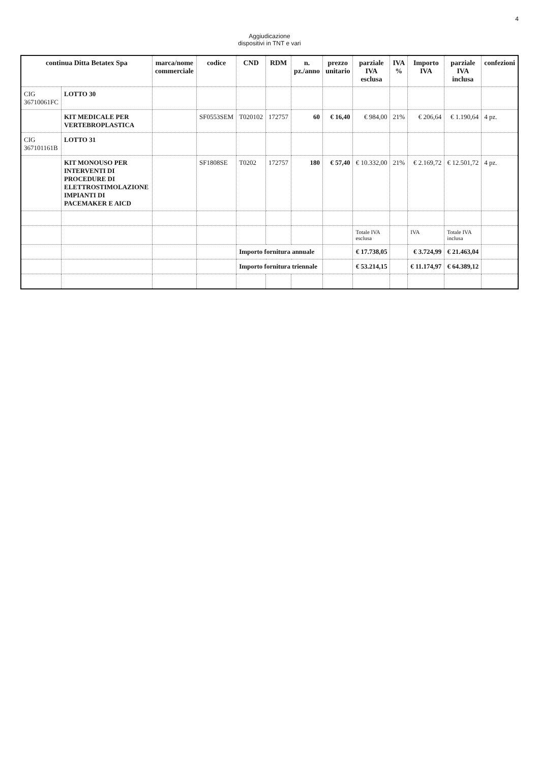4
Aggiudicazione
dispositivi in TNT e vari
| continua Ditta Betatex Spa | | marca/nome commerciale | codice | CND | RDM | n. pz./anno | prezzo unitario | parziale IVA esclusa | IVA % | Importo IVA | parziale IVA inclusa | confezioni |
| --- | --- | --- | --- | --- | --- | --- | --- | --- | --- | --- | --- | --- |
| CIG 36710061FC | LOTTO 30 | | | | | | | | | | | |
| | KIT MEDICALE PER VERTEBROPLASTICA | | SF0553SEM | T020102 | 172757 | 60 | € 16,40 | € 984,00 | 21% | € 206,64 | € 1.190,64 | 4 pz. |
| CIG 367101161B | LOTTO 31 | | | | | | | | | | | |
| | KIT MONOUSO PER INTERVENTI DI PROCEDURE DI ELETTROSTIMOLAZIONE IMPIANTI DI PACEMAKER E AICD | | SF1808SE | T0202 | 172757 | 180 | € 57,40 | € 10.332,00 | 21% | € 2.169,72 | € 12.501,72 | 4 pz. |
| | | | | | | | | Totale IVA esclusa | | IVA | Totale IVA inclusa | |
| | | | | Importo fornitura annuale | | | | € 17.738,05 | | € 3.724,99 | € 21.463,04 | |
| | | | | Importo fornitura triennale | | | | € 53.214,15 | | € 11.174,97 | € 64.389,12 | |